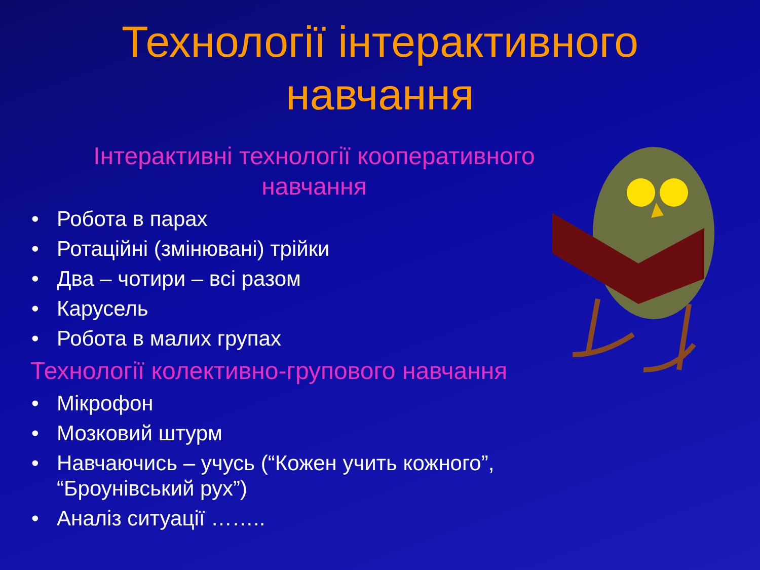Технології інтерактивного навчання
Інтерактивні технології кооперативного навчання
• Робота в парах
• Ротаційні (змінювані) трійки
• Два – чотири – всі разом
• Карусель
• Робота в малих групах
Технології колективно-групового навчання
• Мікрофон
• Мозковий штурм
• Навчаючись – учусь (“Кожен учить кожного”, “Броунівський рух”)
• Аналіз ситуації ……..